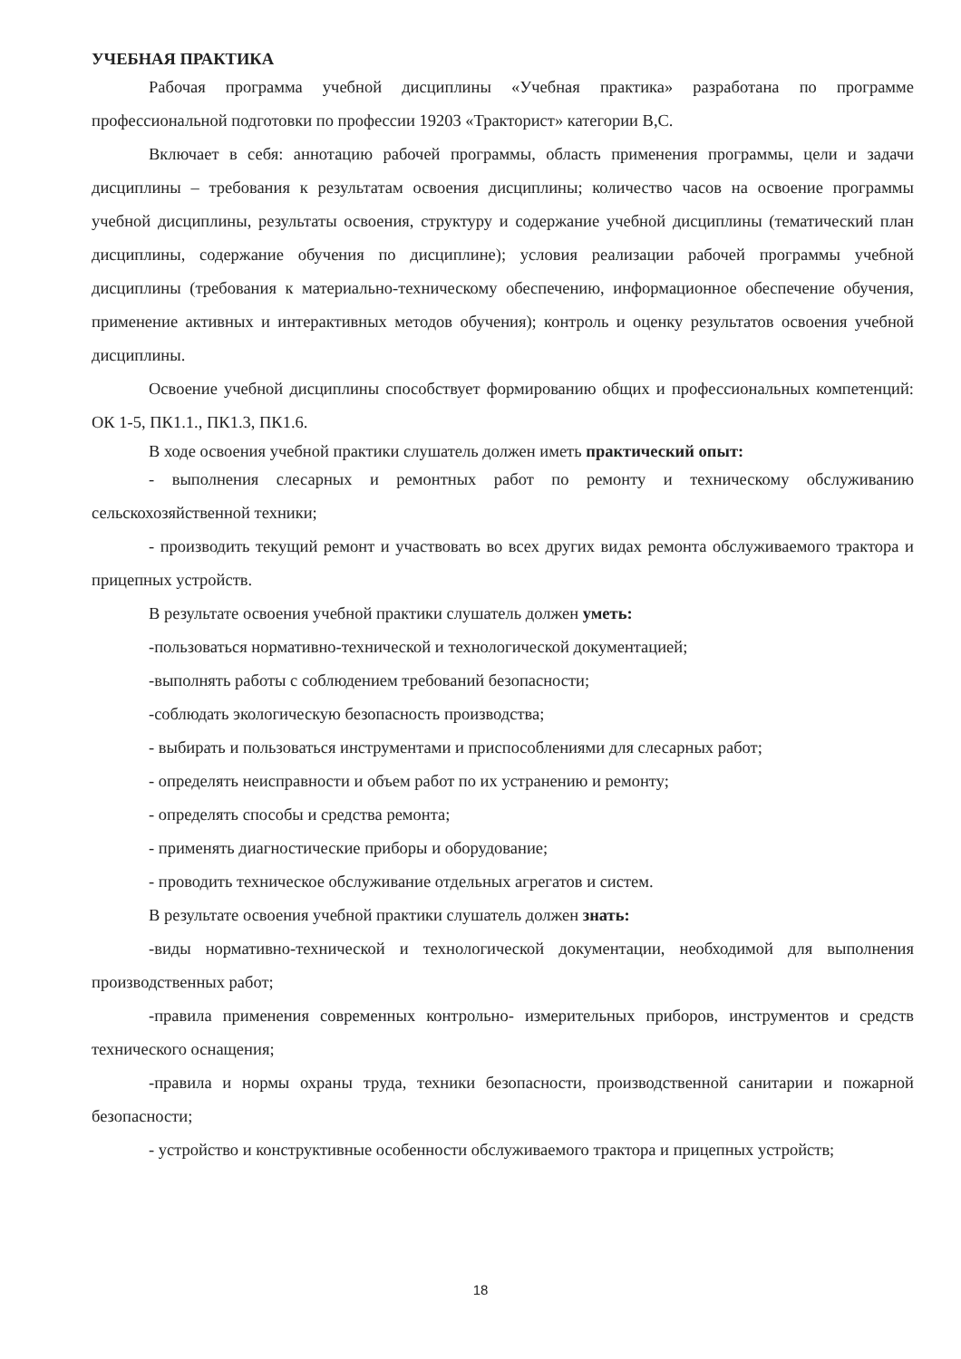УЧЕБНАЯ ПРАКТИКА
Рабочая программа учебной дисциплины «Учебная практика» разработана по программе профессиональной подготовки по профессии 19203 «Тракторист» категории В,С.
Включает в себя: аннотацию рабочей программы, область применения программы, цели и задачи дисциплины – требования к результатам освоения дисциплины; количество часов на освоение программы учебной дисциплины, результаты освоения, структуру и содержание учебной дисциплины (тематический план дисциплины, содержание обучения по дисциплине); условия реализации рабочей программы учебной дисциплины (требования к материально-техническому обеспечению, информационное обеспечение обучения, применение активных и интерактивных методов обучения); контроль и оценку результатов освоения учебной дисциплины.
Освоение учебной дисциплины способствует формированию общих и профессиональных компетенций: ОК 1-5, ПК1.1., ПК1.3, ПК1.6.
В ходе освоения учебной практики слушатель должен иметь практический опыт:
- выполнения слесарных и ремонтных работ по ремонту и техническому обслуживанию сельскохозяйственной техники;
- производить текущий ремонт и участвовать во всех других видах ремонта обслуживаемого трактора и прицепных устройств.
В результате освоения учебной практики слушатель должен уметь:
-пользоваться нормативно-технической и технологической документацией;
-выполнять работы с соблюдением требований безопасности;
-соблюдать экологическую безопасность производства;
- выбирать и пользоваться инструментами и приспособлениями для слесарных работ;
- определять неисправности и объем работ по их устранению и ремонту;
- определять способы и средства ремонта;
- применять диагностические приборы и оборудование;
- проводить техническое обслуживание отдельных агрегатов и систем.
В результате освоения учебной практики слушатель должен знать:
-виды нормативно-технической и технологической документации, необходимой для выполнения производственных работ;
-правила применения современных контрольно- измерительных приборов, инструментов и средств технического оснащения;
-правила и нормы охраны труда, техники безопасности, производственной санитарии и пожарной безопасности;
- устройство и конструктивные особенности обслуживаемого трактора и прицепных устройств;
18